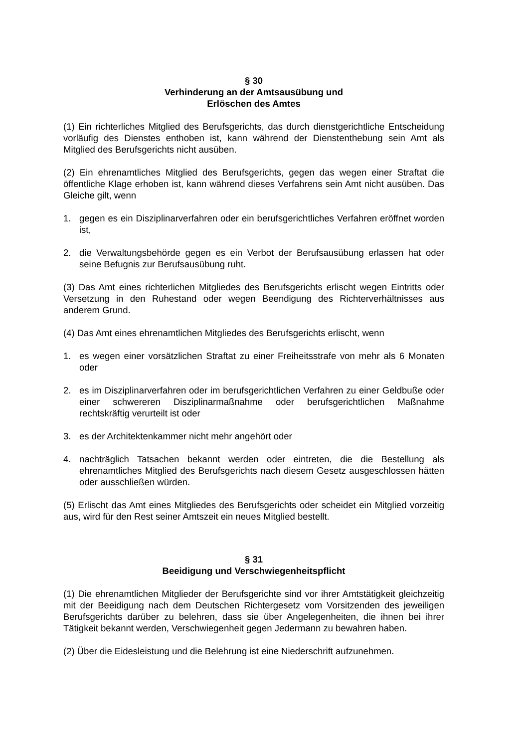§ 30
Verhinderung an der Amtsausübung und
Erlöschen des Amtes
(1) Ein richterliches Mitglied des Berufsgerichts, das durch dienstgerichtliche Entscheidung vorläufig des Dienstes enthoben ist, kann während der Dienstenthebung sein Amt als Mitglied des Berufsgerichts nicht ausüben.
(2) Ein ehrenamtliches Mitglied des Berufsgerichts, gegen das wegen einer Straftat die öffentliche Klage erhoben ist, kann während dieses Verfahrens sein Amt nicht ausüben. Das Gleiche gilt, wenn
1. gegen es ein Disziplinarverfahren oder ein berufsgerichtliches Verfahren eröffnet worden ist,
2. die Verwaltungsbehörde gegen es ein Verbot der Berufsausübung erlassen hat oder seine Befugnis zur Berufsausübung ruht.
(3) Das Amt eines richterlichen Mitgliedes des Berufsgerichts erlischt wegen Eintritts oder Versetzung in den Ruhestand oder wegen Beendigung des Richterverhältnisses aus anderem Grund.
(4) Das Amt eines ehrenamtlichen Mitgliedes des Berufsgerichts erlischt, wenn
1. es wegen einer vorsätzlichen Straftat zu einer Freiheitsstrafe von mehr als 6 Monaten oder
2. es im Disziplinarverfahren oder im berufsgerichtlichen Verfahren zu einer Geldbuße oder einer schwereren Disziplinarmaßnahme oder berufsgerichtlichen Maßnahme rechtskräftig verurteilt ist oder
3. es der Architektenkammer nicht mehr angehört oder
4. nachträglich Tatsachen bekannt werden oder eintreten, die die Bestellung als ehrenamtliches Mitglied des Berufsgerichts nach diesem Gesetz ausgeschlossen hätten oder ausschließen würden.
(5) Erlischt das Amt eines Mitgliedes des Berufsgerichts oder scheidet ein Mitglied vorzeitig aus, wird für den Rest seiner Amtszeit ein neues Mitglied bestellt.
§ 31
Beeidigung und Verschwiegenheitspflicht
(1) Die ehrenamtlichen Mitglieder der Berufsgerichte sind vor ihrer Amtstätigkeit gleichzeitig mit der Beeidigung nach dem Deutschen Richtergesetz vom Vorsitzenden des jeweiligen Berufsgerichts darüber zu belehren, dass sie über Angelegenheiten, die ihnen bei ihrer Tätigkeit bekannt werden, Verschwiegenheit gegen Jedermann zu bewahren haben.
(2) Über die Eidesleistung und die Belehrung ist eine Niederschrift aufzunehmen.